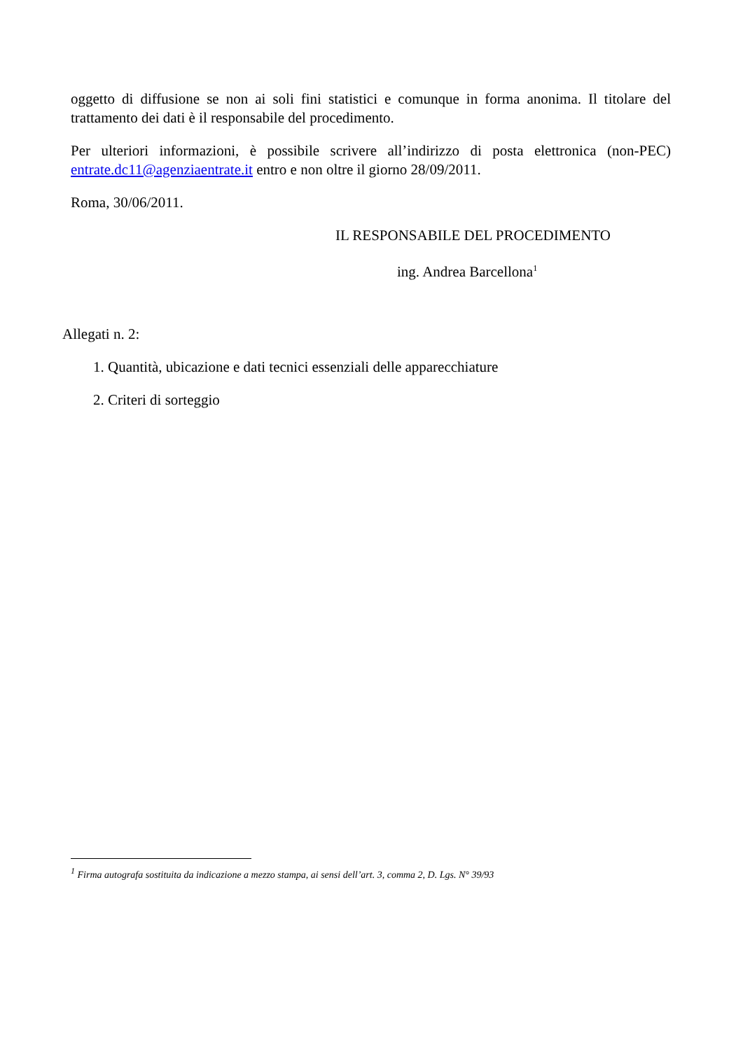oggetto di diffusione se non ai soli fini statistici e comunque in forma anonima. Il titolare del trattamento dei dati è il responsabile del procedimento.
Per ulteriori informazioni, è possibile scrivere all’indirizzo di posta elettronica (non-PEC) entrate.dc11@agenziaentrate.it entro e non oltre il giorno 28/09/2011.
Roma, 30/06/2011.
IL RESPONSABILE DEL PROCEDIMENTO
ing. Andrea Barcellona<sup>1</sup>
Allegati n. 2:
1. Quantità, ubicazione e dati tecnici essenziali delle apparecchiature
2. Criteri di sorteggio
<sup>1</sup> Firma autografa sostituita da indicazione a mezzo stampa, ai sensi dell’art. 3, comma 2, D. Lgs. N° 39/93